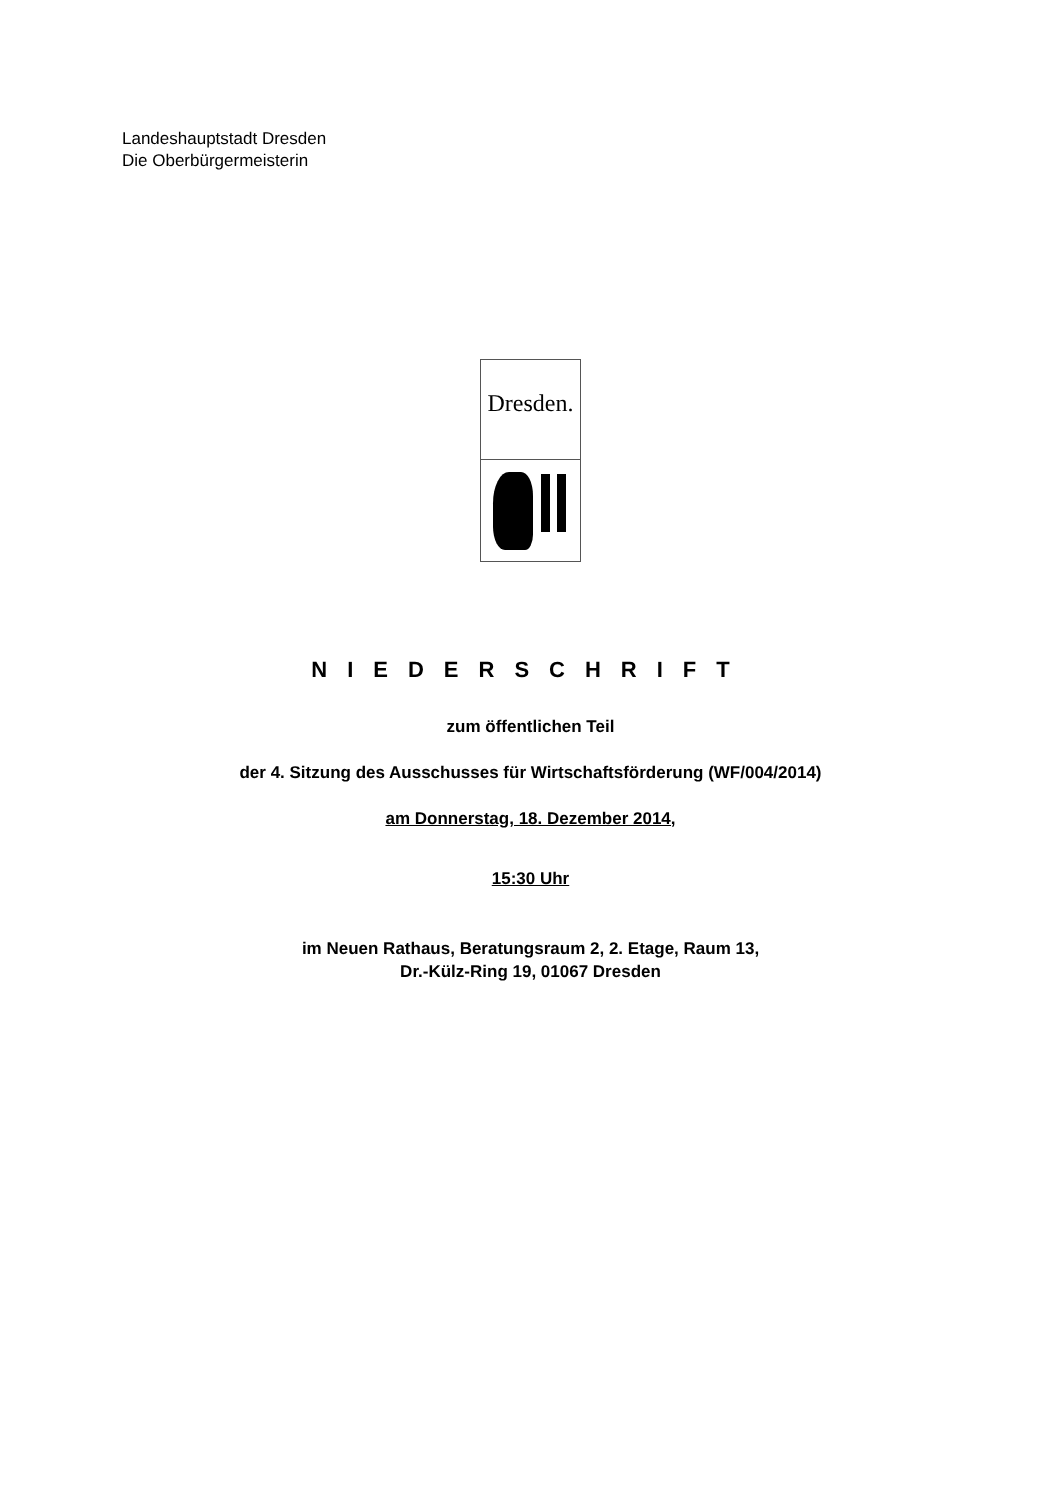Landeshauptstadt Dresden
Die Oberbürgermeisterin
Dresden.
NIEDERSCHRIFT
zum öffentlichen Teil
der 4. Sitzung des Ausschusses für Wirtschaftsförderung (WF/004/2014)
am Donnerstag, 18. Dezember 2014,
15:30 Uhr
im Neuen Rathaus, Beratungsraum 2, 2. Etage, Raum 13,
Dr.-Külz-Ring 19, 01067 Dresden